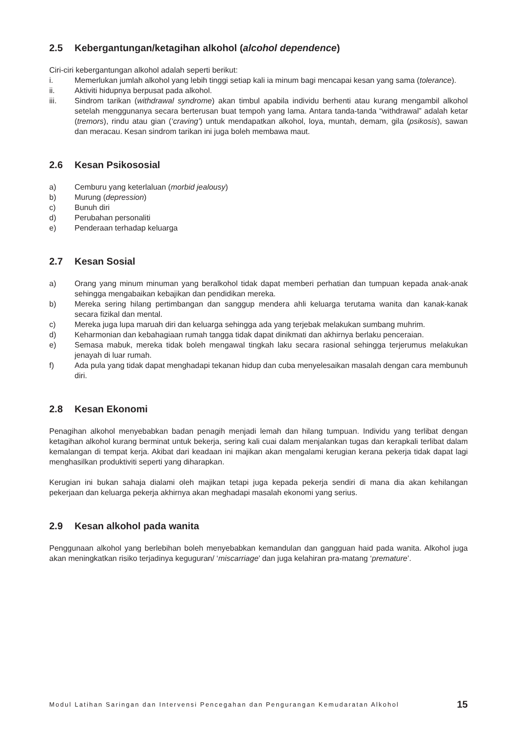2.5 Kebergantungan/ketagihan alkohol (alcohol dependence)
Ciri-ciri kebergantungan alkohol adalah seperti berikut:
i. Memerlukan jumlah alkohol yang lebih tinggi setiap kali ia minum bagi mencapai kesan yang sama (tolerance).
ii. Aktiviti hidupnya berpusat pada alkohol.
iii. Sindrom tarikan (withdrawal syndrome) akan timbul apabila individu berhenti atau kurang mengambil alkohol setelah menggunanya secara berterusan buat tempoh yang lama. Antara tanda-tanda “withdrawal” adalah ketar (tremors), rindu atau gian (‘craving’) untuk mendapatkan alkohol, loya, muntah, demam, gila (psikosis), sawan dan meracau. Kesan sindrom tarikan ini juga boleh membawa maut.
2.6 Kesan Psikososial
a) Cemburu yang keterlaluan (morbid jealousy)
b) Murung (depression)
c) Bunuh diri
d) Perubahan personaliti
e) Penderaan terhadap keluarga
2.7 Kesan Sosial
a) Orang yang minum minuman yang beralkohol tidak dapat memberi perhatian dan tumpuan kepada anak-anak sehingga mengabaikan kebajikan dan pendidikan mereka.
b) Mereka sering hilang pertimbangan dan sanggup mendera ahli keluarga terutama wanita dan kanak-kanak secara fizikal dan mental.
c) Mereka juga lupa maruah diri dan keluarga sehingga ada yang terjebak melakukan sumbang muhrim.
d) Keharmonian dan kebahagiaan rumah tangga tidak dapat dinikmati dan akhirnya berlaku penceraian.
e) Semasa mabuk, mereka tidak boleh mengawal tingkah laku secara rasional sehingga terjerumus melakukan jenayah di luar rumah.
f) Ada pula yang tidak dapat menghadapi tekanan hidup dan cuba menyelesaikan masalah dengan cara membunuh diri.
2.8 Kesan Ekonomi
Penagihan alkohol menyebabkan badan penagih menjadi lemah dan hilang tumpuan. Individu yang terlibat dengan ketagihan alkohol kurang berminat untuk bekerja, sering kali cuai dalam menjalankan tugas dan kerapkali terlibat dalam kemalangan di tempat kerja. Akibat dari keadaan ini majikan akan mengalami kerugian kerana pekerja tidak dapat lagi menghasilkan produktiviti seperti yang diharapkan.
Kerugian ini bukan sahaja dialami oleh majikan tetapi juga kepada pekerja sendiri di mana dia akan kehilangan pekerjaan dan keluarga pekerja akhirnya akan meghadapi masalah ekonomi yang serius.
2.9 Kesan alkohol pada wanita
Penggunaan alkohol yang berlebihan boleh menyebabkan kemandulan dan gangguan haid pada wanita. Alkohol juga akan meningkatkan risiko terjadinya keguguran/ ‘miscarriage’ dan juga kelahiran pra-matang ‘premature’.
Modul Latihan Saringan dan Intervensi Pencegahan dan Pengurangan Kemudaratan Alkohol 15